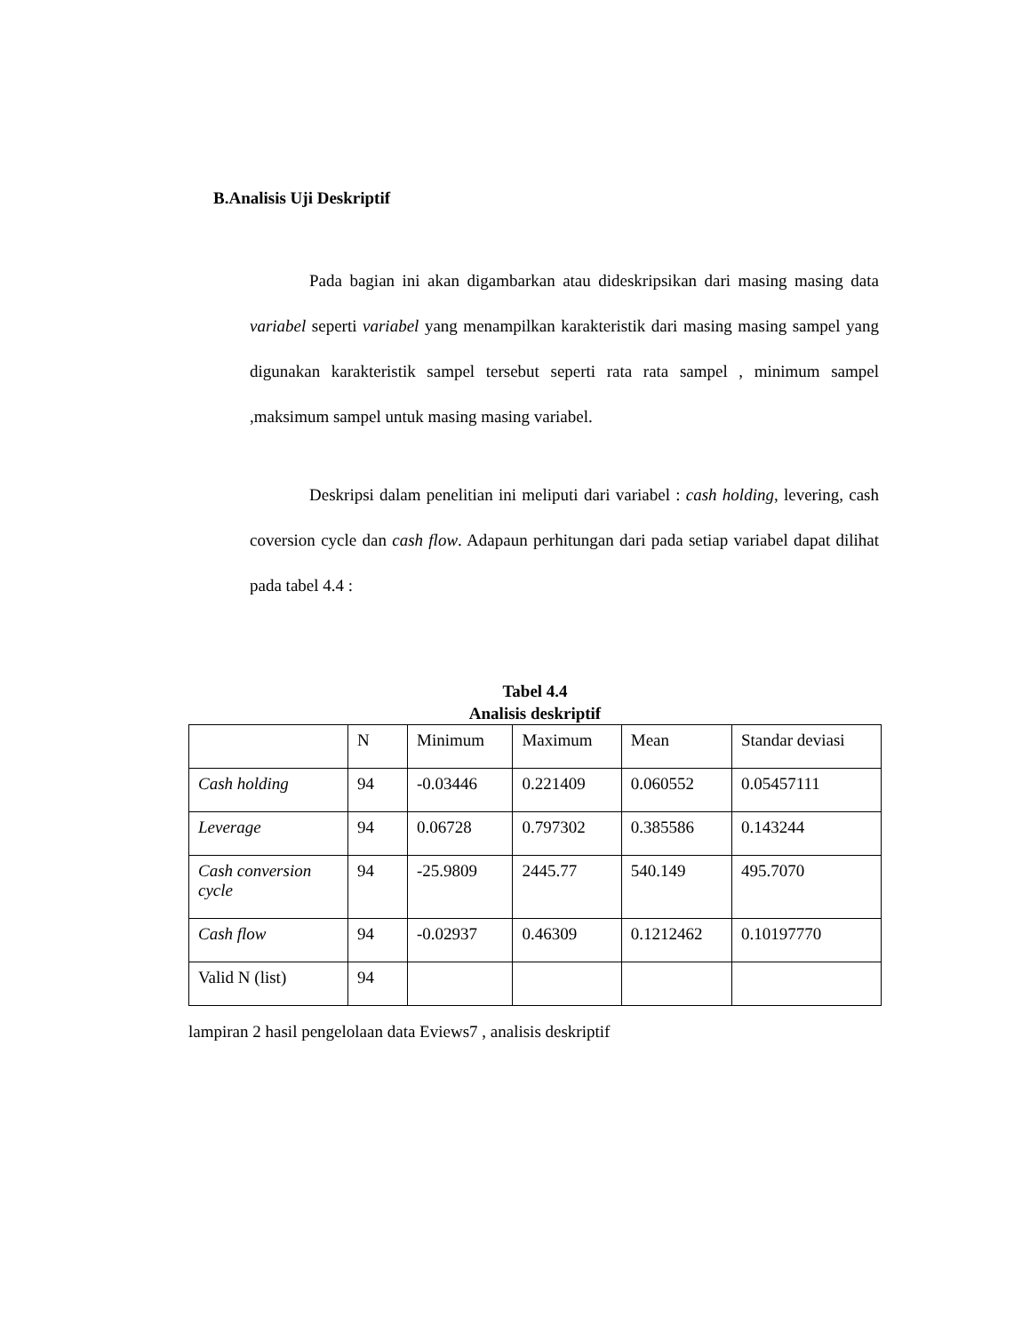B.Analisis Uji Deskriptif
Pada bagian ini akan digambarkan atau dideskripsikan dari masing masing data variabel seperti variabel yang menampilkan karakteristik dari masing masing sampel yang digunakan karakteristik sampel tersebut seperti rata rata sampel , minimum sampel ,maksimum sampel untuk masing masing variabel.
Deskripsi dalam penelitian ini meliputi dari variabel : cash holding, levering, cash coversion cycle dan cash flow. Adapaun perhitungan dari pada setiap variabel dapat dilihat pada tabel 4.4 :
Tabel 4.4
Analisis deskriptif
| | N | Minimum | Maximum | Mean | Standar deviasi |
| Cash holding | 94 | -0.03446 | 0.221409 | 0.060552 | 0.05457111 |
| Leverage | 94 | 0.06728 | 0.797302 | 0.385586 | 0.143244 |
| Cash conversion cycle | 94 | -25.9809 | 2445.77 | 540.149 | 495.7070 |
| Cash flow | 94 | -0.02937 | 0.46309 | 0.1212462 | 0.10197770 |
| Valid N (list) | 94 | | | | |
lampiran 2 hasil pengelolaan data Eviews7 , analisis deskriptif